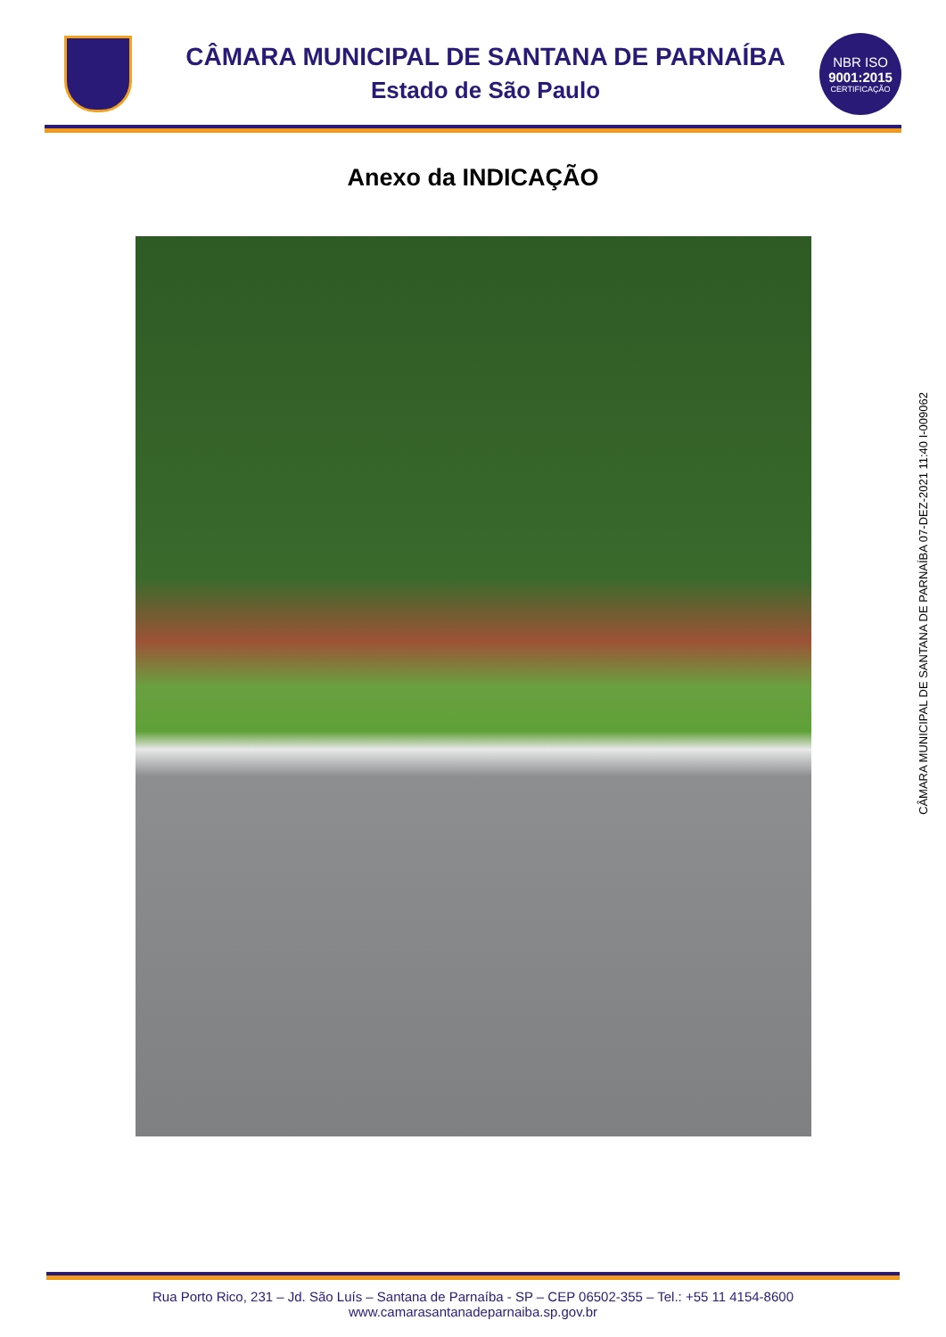CÂMARA MUNICIPAL DE SANTANA DE PARNAÍBA
Estado de São Paulo
NBR ISO
9001:2015
CERTIFICAÇÃO
Anexo da INDICAÇÃO
CÂMARA MUNICIPAL DE SANTANA DE PARNAÍBA 07-DEZ-2021 11:40 I-009062
Rua Porto Rico, 231 – Jd. São Luís – Santana de Parnaíba - SP – CEP 06502-355 – Tel.: +55 11 4154-8600
www.camarasantanadeparnaiba.sp.gov.br